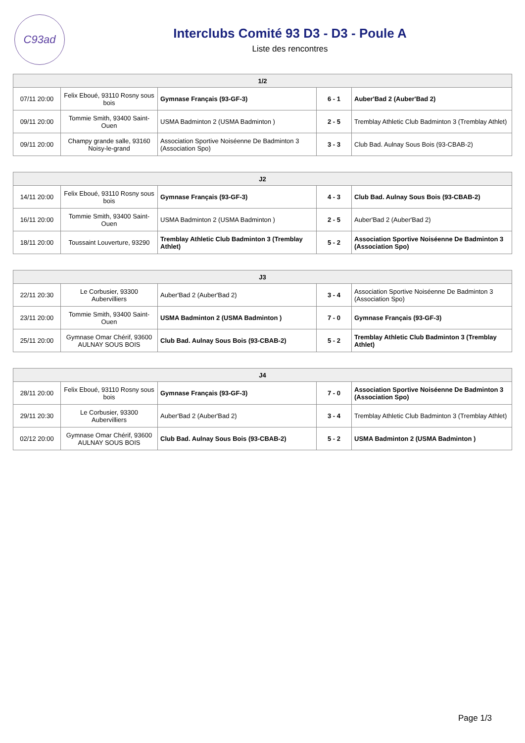C93ad
Interclubs Comité 93 D3 - D3 - Poule A
Liste des rencontres
| 1/2 | | | | |
| --- | --- | --- | --- | --- |
| 07/11 20:00 | Felix Eboué, 93110 Rosny sous bois | Gymnase Français (93-GF-3) | 6 - 1 | Auber'Bad 2 (Auber'Bad 2) |
| 09/11 20:00 | Tommie Smith, 93400 Saint-Ouen | USMA Badminton 2 (USMA Badminton ) | 2 - 5 | Tremblay Athletic Club Badminton 3 (Tremblay Athlet) |
| 09/11 20:00 | Champy grande salle, 93160 Noisy-le-grand | Association Sportive Noiséenne De Badminton 3 (Association Spo) | 3 - 3 | Club Bad. Aulnay Sous Bois (93-CBAB-2) |
| J2 | | | | |
| --- | --- | --- | --- | --- |
| 14/11 20:00 | Felix Eboué, 93110 Rosny sous bois | Gymnase Français (93-GF-3) | 4 - 3 | Club Bad. Aulnay Sous Bois (93-CBAB-2) |
| 16/11 20:00 | Tommie Smith, 93400 Saint-Ouen | USMA Badminton 2 (USMA Badminton ) | 2 - 5 | Auber'Bad 2 (Auber'Bad 2) |
| 18/11 20:00 | Toussaint Louverture, 93290 | Tremblay Athletic Club Badminton 3 (Tremblay Athlet) | 5 - 2 | Association Sportive Noiséenne De Badminton 3 (Association Spo) |
| J3 | | | | |
| --- | --- | --- | --- | --- |
| 22/11 20:30 | Le Corbusier, 93300 Aubervilliers | Auber'Bad 2 (Auber'Bad 2) | 3 - 4 | Association Sportive Noiséenne De Badminton 3 (Association Spo) |
| 23/11 20:00 | Tommie Smith, 93400 Saint-Ouen | USMA Badminton 2 (USMA Badminton ) | 7 - 0 | Gymnase Français (93-GF-3) |
| 25/11 20:00 | Gymnase Omar Chérif, 93600 AULNAY SOUS BOIS | Club Bad. Aulnay Sous Bois (93-CBAB-2) | 5 - 2 | Tremblay Athletic Club Badminton 3 (Tremblay Athlet) |
| J4 | | | | |
| --- | --- | --- | --- | --- |
| 28/11 20:00 | Felix Eboué, 93110 Rosny sous bois | Gymnase Français (93-GF-3) | 7 - 0 | Association Sportive Noiséenne De Badminton 3 (Association Spo) |
| 29/11 20:30 | Le Corbusier, 93300 Aubervilliers | Auber'Bad 2 (Auber'Bad 2) | 3 - 4 | Tremblay Athletic Club Badminton 3 (Tremblay Athlet) |
| 02/12 20:00 | Gymnase Omar Chérif, 93600 AULNAY SOUS BOIS | Club Bad. Aulnay Sous Bois (93-CBAB-2) | 5 - 2 | USMA Badminton 2 (USMA Badminton ) |
Page 1/3